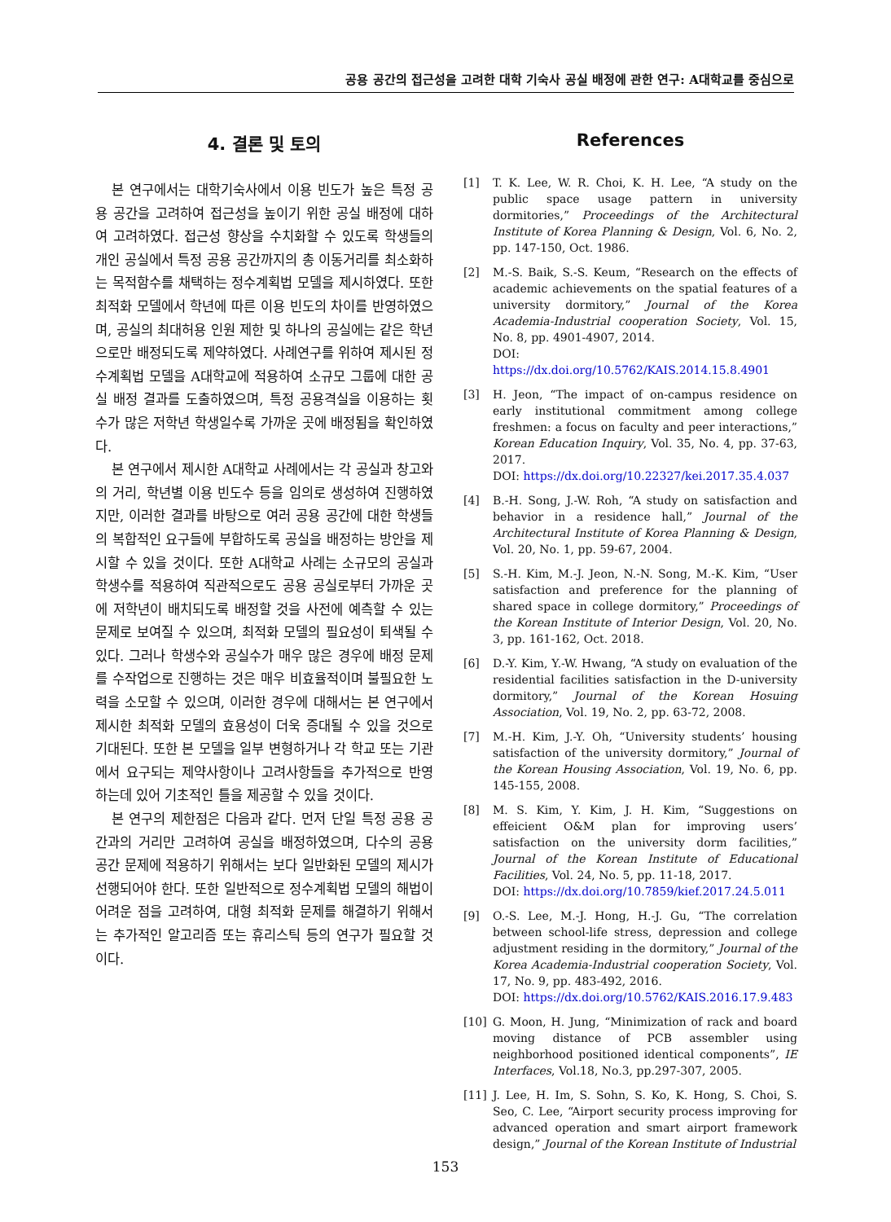공용 공간의 접근성을 고려한 대학 기숙사 공실 배정에 관한 연구: A대학교를 중심으로
4. 결론 및 토의
본 연구에서는 대학기숙사에서 이용 빈도가 높은 특정 공용 공간을 고려하여 접근성을 높이기 위한 공실 배정에 대하여 고려하였다. 접근성 향상을 수치화할 수 있도록 학생들의 개인 공실에서 특정 공용 공간까지의 총 이동거리를 최소화하는 목적함수를 채택하는 정수계획법 모델을 제시하였다. 또한 최적화 모델에서 학년에 따른 이용 빈도의 차이를 반영하였으며, 공실의 최대허용 인원 제한 및 하나의 공실에는 같은 학년으로만 배정되도록 제약하였다. 사례연구를 위하여 제시된 정수계획법 모델을 A대학교에 적용하여 소규모 그룹에 대한 공실 배정 결과를 도출하였으며, 특정 공용격실을 이용하는 횟수가 많은 저학년 학생일수록 가까운 곳에 배정됨을 확인하였다.
본 연구에서 제시한 A대학교 사례에서는 각 공실과 창고와의 거리, 학년별 이용 빈도수 등을 임의로 생성하여 진행하였지만, 이러한 결과를 바탕으로 여러 공용 공간에 대한 학생들의 복합적인 요구들에 부합하도록 공실을 배정하는 방안을 제시할 수 있을 것이다. 또한 A대학교 사례는 소규모의 공실과 학생수를 적용하여 직관적으로도 공용 공실로부터 가까운 곳에 저학년이 배치되도록 배정할 것을 사전에 예측할 수 있는 문제로 보여질 수 있으며, 최적화 모델의 필요성이 퇴색될 수 있다. 그러나 학생수와 공실수가 매우 많은 경우에 배정 문제를 수작업으로 진행하는 것은 매우 비효율적이며 불필요한 노력을 소모할 수 있으며, 이러한 경우에 대해서는 본 연구에서 제시한 최적화 모델의 효용성이 더욱 증대될 수 있을 것으로 기대된다. 또한 본 모델을 일부 변형하거나 각 학교 또는 기관에서 요구되는 제약사항이나 고려사항들을 추가적으로 반영하는데 있어 기초적인 틀을 제공할 수 있을 것이다.
본 연구의 제한점은 다음과 같다. 먼저 단일 특정 공용 공간과의 거리만 고려하여 공실을 배정하였으며, 다수의 공용 공간 문제에 적용하기 위해서는 보다 일반화된 모델의 제시가 선행되어야 한다. 또한 일반적으로 정수계획법 모델의 해법이 어려운 점을 고려하여, 대형 최적화 문제를 해결하기 위해서는 추가적인 알고리즘 또는 휴리스틱 등의 연구가 필요할 것이다.
References
[1] T. K. Lee, W. R. Choi, K. H. Lee, “A study on the public space usage pattern in university dormitories,” Proceedings of the Architectural Institute of Korea Planning & Design, Vol. 6, No. 2, pp. 147-150, Oct. 1986.
[2] M.-S. Baik, S.-S. Keum, “Research on the effects of academic achievements on the spatial features of a university dormitory,” Journal of the Korea Academia-Industrial cooperation Society, Vol. 15, No. 8, pp. 4901-4907, 2014.
DOI: https://dx.doi.org/10.5762/KAIS.2014.15.8.4901
[3] H. Jeon, “The impact of on-campus residence on early institutional commitment among college freshmen: a focus on faculty and peer interactions,” Korean Education Inquiry, Vol. 35, No. 4, pp. 37-63, 2017.
DOI: https://dx.doi.org/10.22327/kei.2017.35.4.037
[4] B.-H. Song, J.-W. Roh, “A study on satisfaction and behavior in a residence hall,” Journal of the Architectural Institute of Korea Planning & Design, Vol. 20, No. 1, pp. 59-67, 2004.
[5] S.-H. Kim, M.-J. Jeon, N.-N. Song, M.-K. Kim, “User satisfaction and preference for the planning of shared space in college dormitory,” Proceedings of the Korean Institute of Interior Design, Vol. 20, No. 3, pp. 161-162, Oct. 2018.
[6] D.-Y. Kim, Y.-W. Hwang, “A study on evaluation of the residential facilities satisfaction in the D-university dormitory,” Journal of the Korean Hosuing Association, Vol. 19, No. 2, pp. 63-72, 2008.
[7] M.-H. Kim, J.-Y. Oh, “University students’ housing satisfaction of the university dormitory,” Journal of the Korean Housing Association, Vol. 19, No. 6, pp. 145-155, 2008.
[8] M. S. Kim, Y. Kim, J. H. Kim, “Suggestions on effeicient O&M plan for improving users’ satisfaction on the university dorm facilities,” Journal of the Korean Institute of Educational Facilities, Vol. 24, No. 5, pp. 11-18, 2017.
DOI: https://dx.doi.org/10.7859/kief.2017.24.5.011
[9] O.-S. Lee, M.-J. Hong, H.-J. Gu, “The correlation between school-life stress, depression and college adjustment residing in the dormitory,” Journal of the Korea Academia-Industrial cooperation Society, Vol. 17, No. 9, pp. 483-492, 2016.
DOI: https://dx.doi.org/10.5762/KAIS.2016.17.9.483
[10] G. Moon, H. Jung, “Minimization of rack and board moving distance of PCB assembler using neighborhood positioned identical components”, IE Interfaces, Vol.18, No.3, pp.297-307, 2005.
[11] J. Lee, H. Im, S. Sohn, S. Ko, K. Hong, S. Choi, S. Seo, C. Lee, “Airport security process improving for advanced operation and smart airport framework design,” Journal of the Korean Institute of Industrial
153